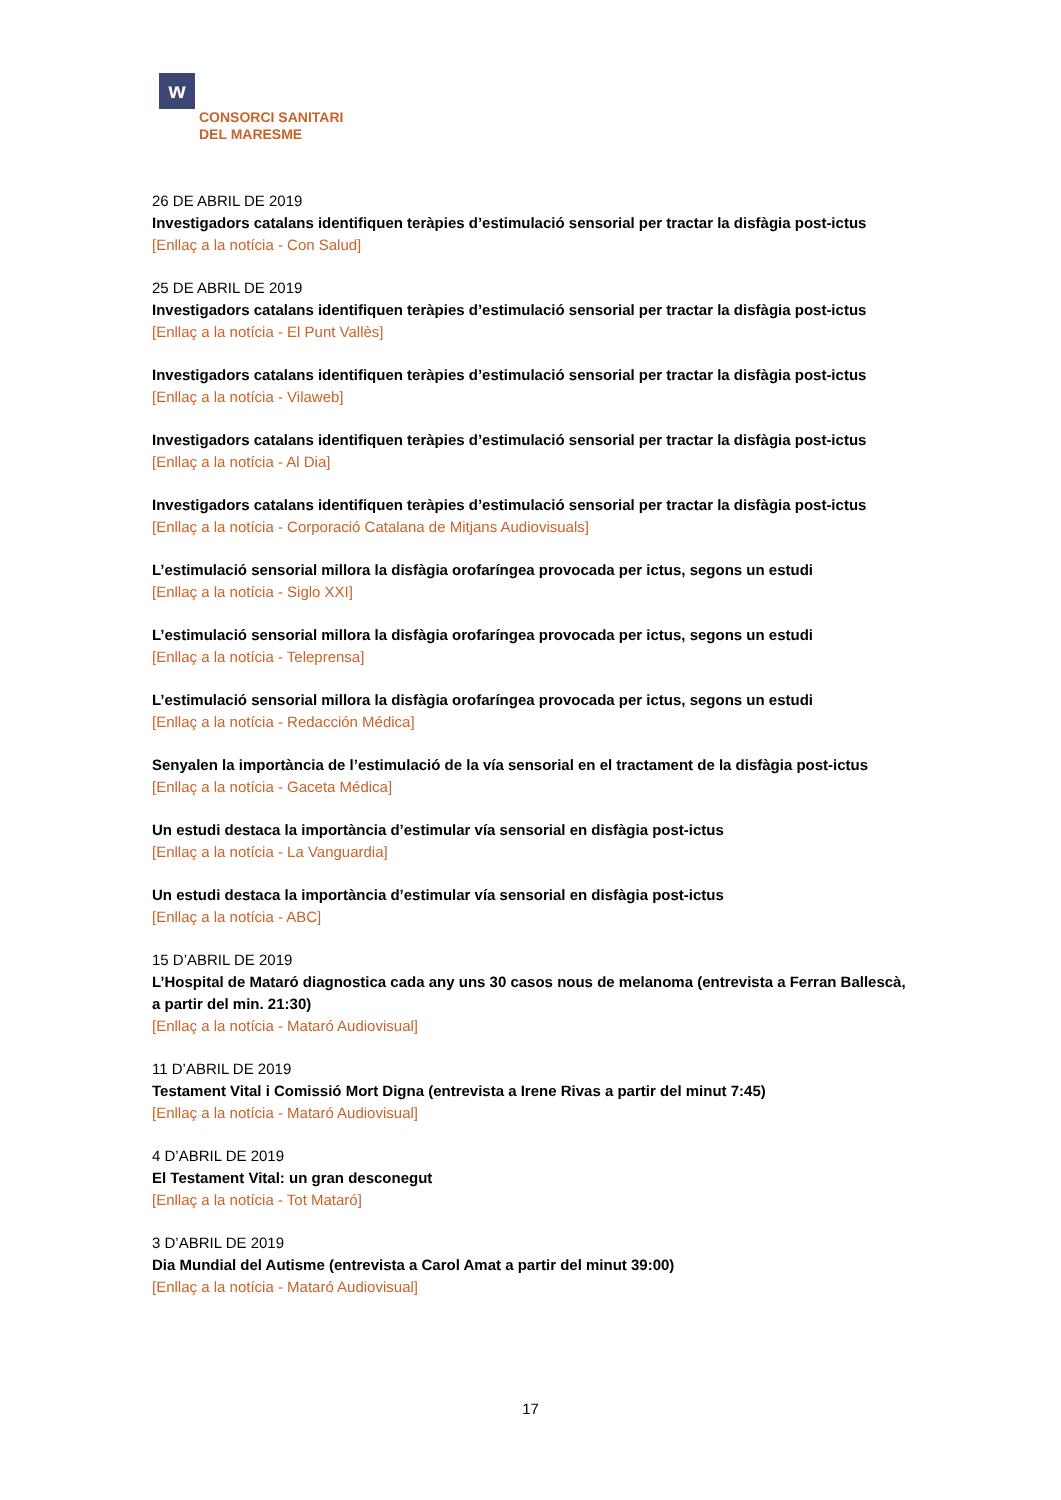w
CONSORCI SANITARI
DEL MARESME
26 DE ABRIL DE 2019
Investigadors catalans identifiquen teràpies d’estimulació sensorial per tractar la disfàgia post-ictus
[Enllaç a la notícia - Con Salud]
25 DE ABRIL DE 2019
Investigadors catalans identifiquen teràpies d’estimulació sensorial per tractar la disfàgia post-ictus
[Enllaç a la notícia - El Punt Vallès]
Investigadors catalans identifiquen teràpies d’estimulació sensorial per tractar la disfàgia post-ictus
[Enllaç a la notícia - Vilaweb]
Investigadors catalans identifiquen teràpies d’estimulació sensorial per tractar la disfàgia post-ictus
[Enllaç a la notícia - Al Dia]
Investigadors catalans identifiquen teràpies d’estimulació sensorial per tractar la disfàgia post-ictus
[Enllaç a la notícia - Corporació Catalana de Mitjans Audiovisuals]
L’estimulació sensorial millora la disfàgia orofaríngea provocada per ictus, segons un estudi
[Enllaç a la notícia - Siglo XXI]
L’estimulació sensorial millora la disfàgia orofaríngea provocada per ictus, segons un estudi
[Enllaç a la notícia - Teleprensa]
L’estimulació sensorial millora la disfàgia orofaríngea provocada per ictus, segons un estudi
[Enllaç a la notícia - Redacción Médica]
Senyalen la importància de l’estimulació de la vía sensorial en el tractament de la disfàgia post-ictus
[Enllaç a la notícia - Gaceta Médica]
Un estudi destaca la importància d’estimular vía sensorial en disfàgia post-ictus
[Enllaç a la notícia - La Vanguardia]
Un estudi destaca la importància d’estimular vía sensorial en disfàgia post-ictus
[Enllaç a la notícia - ABC]
15 D’ABRIL DE 2019
L’Hospital de Mataró diagnostica cada any uns 30 casos nous de melanoma (entrevista a Ferran Ballescà, a partir del min. 21:30)
[Enllaç a la notícia - Mataró Audiovisual]
11 D’ABRIL DE 2019
Testament Vital i Comissió Mort Digna (entrevista a Irene Rivas a partir del minut 7:45)
[Enllaç a la notícia - Mataró Audiovisual]
4 D’ABRIL DE 2019
El Testament Vital: un gran desconegut
[Enllaç a la notícia - Tot Mataró]
3 D’ABRIL DE 2019
Dia Mundial del Autisme (entrevista a Carol Amat a partir del minut 39:00)
[Enllaç a la notícia - Mataró Audiovisual]
17